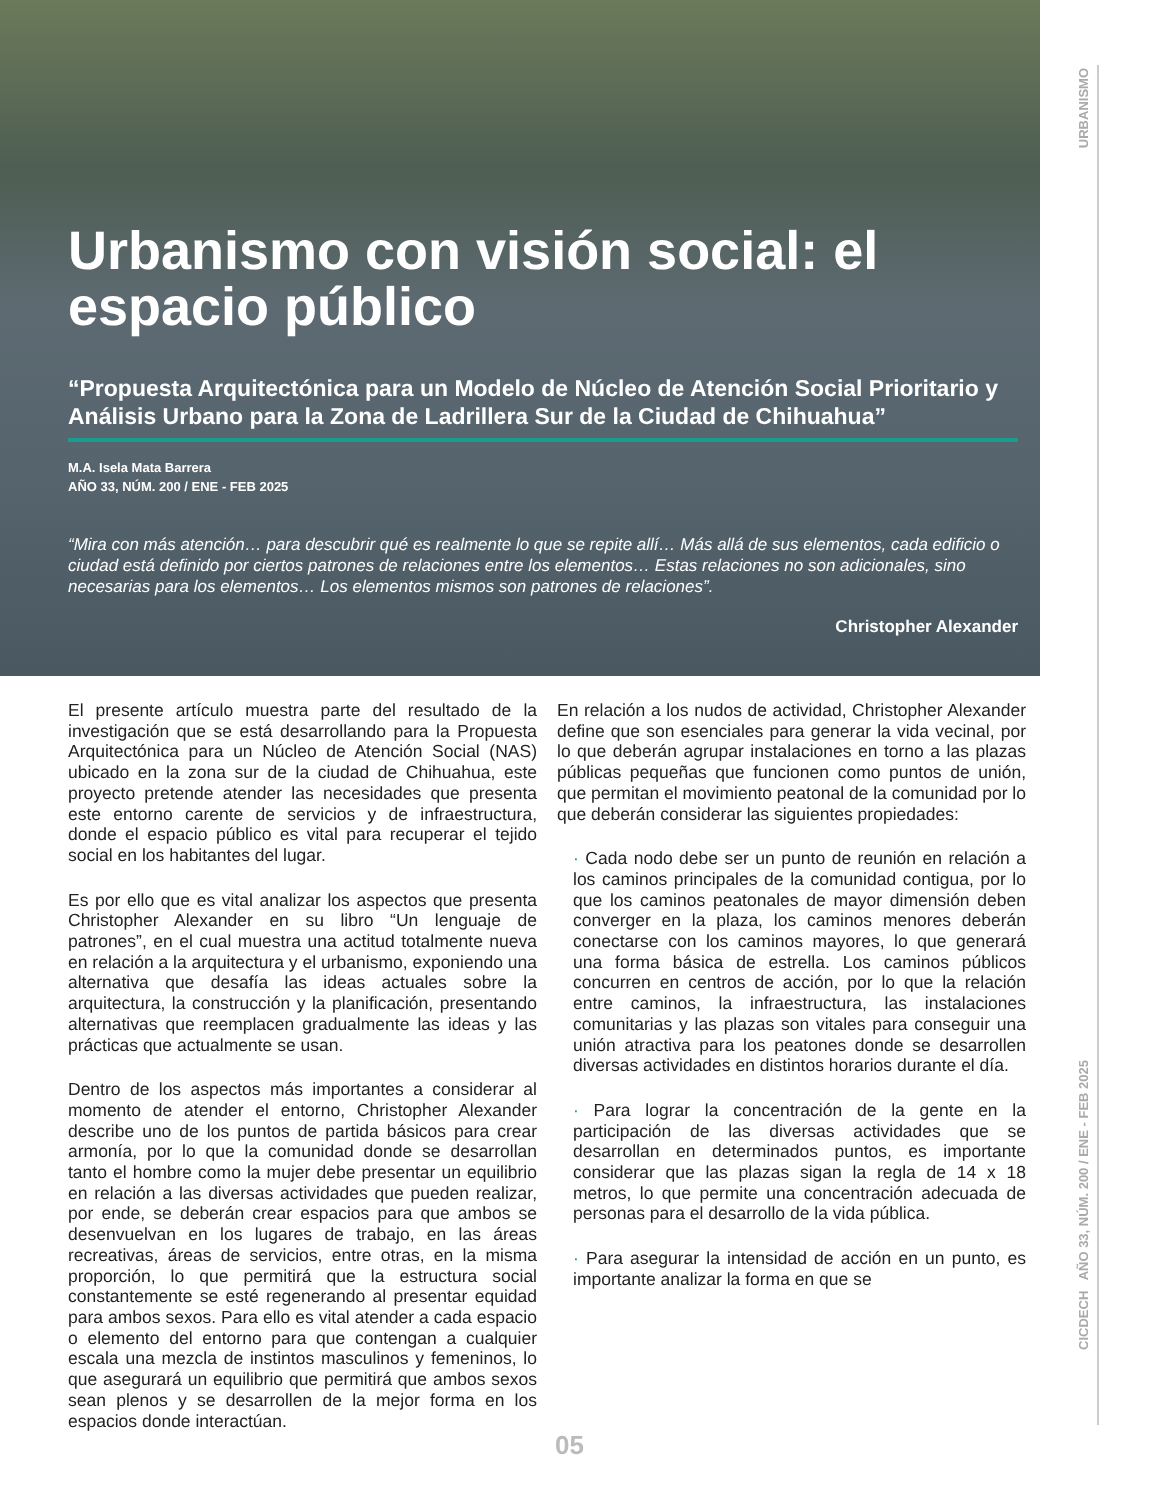Urbanismo con visión social: el espacio público
“Propuesta Arquitectónica para un Modelo de Núcleo de Atención Social Prioritario y Análisis Urbano para la Zona de Ladrillera Sur de la Ciudad de Chihuahua”
M.A. Isela Mata Barrera
AÑO 33, NÚM. 200 / ENE - FEB 2025
“Mira con más atención… para descubrir qué es realmente lo que se repite allí… Más allá de sus elementos, cada edificio o ciudad está definido por ciertos patrones de relaciones entre los elementos… Estas relaciones no son adicionales, sino necesarias para los elementos… Los elementos mismos son patrones de relaciones”.
Christopher Alexander
El presente artículo muestra parte del resultado de la investigación que se está desarrollando para la Propuesta Arquitectónica para un Núcleo de Atención Social (NAS) ubicado en la zona sur de la ciudad de Chihuahua, este proyecto pretende atender las necesidades que presenta este entorno carente de servicios y de infraestructura, donde el espacio público es vital para recuperar el tejido social en los habitantes del lugar.
Es por ello que es vital analizar los aspectos que presenta Christopher Alexander en su libro “Un lenguaje de patrones”, en el cual muestra una actitud totalmente nueva en relación a la arquitectura y el urbanismo, exponiendo una alternativa que desafía las ideas actuales sobre la arquitectura, la construcción y la planificación, presentando alternativas que reemplacen gradualmente las ideas y las prácticas que actualmente se usan.
Dentro de los aspectos más importantes a considerar al momento de atender el entorno, Christopher Alexander describe uno de los puntos de partida básicos para crear armonía, por lo que la comunidad donde se desarrollan tanto el hombre como la mujer debe presentar un equilibrio en relación a las diversas actividades que pueden realizar, por ende, se deberán crear espacios para que ambos se desenvuelvan en los lugares de trabajo, en las áreas recreativas, áreas de servicios, entre otras, en la misma proporción, lo que permitirá que la estructura social constantemente se esté regenerando al presentar equidad para ambos sexos. Para ello es vital atender a cada espacio o elemento del entorno para que contengan a cualquier escala una mezcla de instintos masculinos y femeninos, lo que asegurará un equilibrio que permitirá que ambos sexos sean plenos y se desarrollen de la mejor forma en los espacios donde interactúan.
En relación a los nudos de actividad, Christopher Alexander define que son esenciales para generar la vida vecinal, por lo que deberán agrupar instalaciones en torno a las plazas públicas pequeñas que funcionen como puntos de unión, que permitan el movimiento peatonal de la comunidad por lo que deberán considerar las siguientes propiedades:
· Cada nodo debe ser un punto de reunión en relación a los caminos principales de la comunidad contigua, por lo que los caminos peatonales de mayor dimensión deben converger en la plaza, los caminos menores deberán conectarse con los caminos mayores, lo que generará una forma básica de estrella. Los caminos públicos concurren en centros de acción, por lo que la relación entre caminos, la infraestructura, las instalaciones comunitarias y las plazas son vitales para conseguir una unión atractiva para los peatones donde se desarrollen diversas actividades en distintos horarios durante el día.
· Para lograr la concentración de la gente en la participación de las diversas actividades que se desarrollan en determinados puntos, es importante considerar que las plazas sigan la regla de 14 x 18 metros, lo que permite una concentración adecuada de personas para el desarrollo de la vida pública.
· Para asegurar la intensidad de acción en un punto, es importante analizar la forma en que se
URBANISMO
CICDECH AÑO 33, NÚM. 200 / ENE - FEB 2025
05